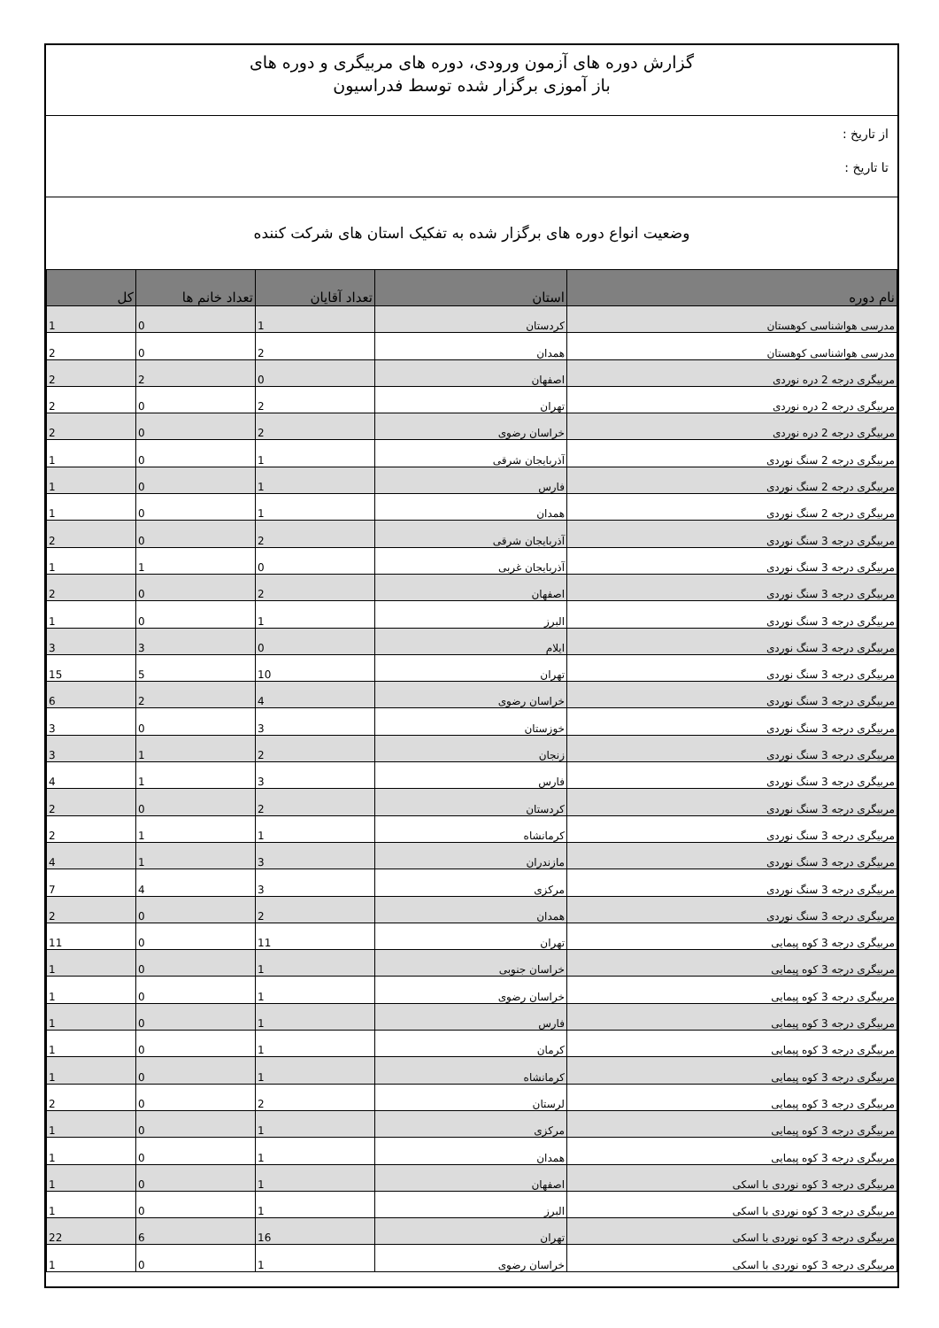گزارش دوره های آزمون ورودی، دوره های مربیگری و دوره های
باز آموزی برگزار شده توسط فدراسیون
از تاریخ :
تا تاریخ :
وضعیت انواع دوره های برگزار شده به تفکیک استان های شرکت کننده
| نام دوره | استان | تعداد آقایان | تعداد خانم ها | کل |
| --- | --- | --- | --- | --- |
| مدرسی هواشناسی کوهستان | کردستان | 1 | 0 | 1 |
| مدرسی هواشناسی کوهستان | همدان | 2 | 0 | 2 |
| مربیگری درجه 2 دره نوردی | اصفهان | 0 | 2 | 2 |
| مربیگری درجه 2 دره نوردی | تهران | 2 | 0 | 2 |
| مربیگری درجه 2 دره نوردی | خراسان رضوی | 2 | 0 | 2 |
| مربیگری درجه 2 سنگ نوردی | آذربایجان شرقی | 1 | 0 | 1 |
| مربیگری درجه 2 سنگ نوردی | فارس | 1 | 0 | 1 |
| مربیگری درجه 2 سنگ نوردی | همدان | 1 | 0 | 1 |
| مربیگری درجه 3 سنگ نوردی | آذربایجان شرقی | 2 | 0 | 2 |
| مربیگری درجه 3 سنگ نوردی | آذربایجان غربی | 0 | 1 | 1 |
| مربیگری درجه 3 سنگ نوردی | اصفهان | 2 | 0 | 2 |
| مربیگری درجه 3 سنگ نوردی | البرز | 1 | 0 | 1 |
| مربیگری درجه 3 سنگ نوردی | ایلام | 0 | 3 | 3 |
| مربیگری درجه 3 سنگ نوردی | تهران | 10 | 5 | 15 |
| مربیگری درجه 3 سنگ نوردی | خراسان رضوی | 4 | 2 | 6 |
| مربیگری درجه 3 سنگ نوردی | خوزستان | 3 | 0 | 3 |
| مربیگری درجه 3 سنگ نوردی | زنجان | 2 | 1 | 3 |
| مربیگری درجه 3 سنگ نوردی | فارس | 3 | 1 | 4 |
| مربیگری درجه 3 سنگ نوردی | کردستان | 2 | 0 | 2 |
| مربیگری درجه 3 سنگ نوردی | کرمانشاه | 1 | 1 | 2 |
| مربیگری درجه 3 سنگ نوردی | مازندران | 3 | 1 | 4 |
| مربیگری درجه 3 سنگ نوردی | مرکزی | 3 | 4 | 7 |
| مربیگری درجه 3 سنگ نوردی | همدان | 2 | 0 | 2 |
| مربیگری درجه 3 کوه پیمایی | تهران | 11 | 0 | 11 |
| مربیگری درجه 3 کوه پیمایی | خراسان جنوبی | 1 | 0 | 1 |
| مربیگری درجه 3 کوه پیمایی | خراسان رضوی | 1 | 0 | 1 |
| مربیگری درجه 3 کوه پیمایی | فارس | 1 | 0 | 1 |
| مربیگری درجه 3 کوه پیمایی | کرمان | 1 | 0 | 1 |
| مربیگری درجه 3 کوه پیمایی | کرمانشاه | 1 | 0 | 1 |
| مربیگری درجه 3 کوه پیمایی | لرستان | 2 | 0 | 2 |
| مربیگری درجه 3 کوه پیمایی | مرکزی | 1 | 0 | 1 |
| مربیگری درجه 3 کوه پیمایی | همدان | 1 | 0 | 1 |
| مربیگری درجه 3 کوه نوردی با اسکی | اصفهان | 1 | 0 | 1 |
| مربیگری درجه 3 کوه نوردی با اسکی | البرز | 1 | 0 | 1 |
| مربیگری درجه 3 کوه نوردی با اسکی | تهران | 16 | 6 | 22 |
| مربیگری درجه 3 کوه نوردی با اسکی | خراسان رضوی | 1 | 0 | 1 |